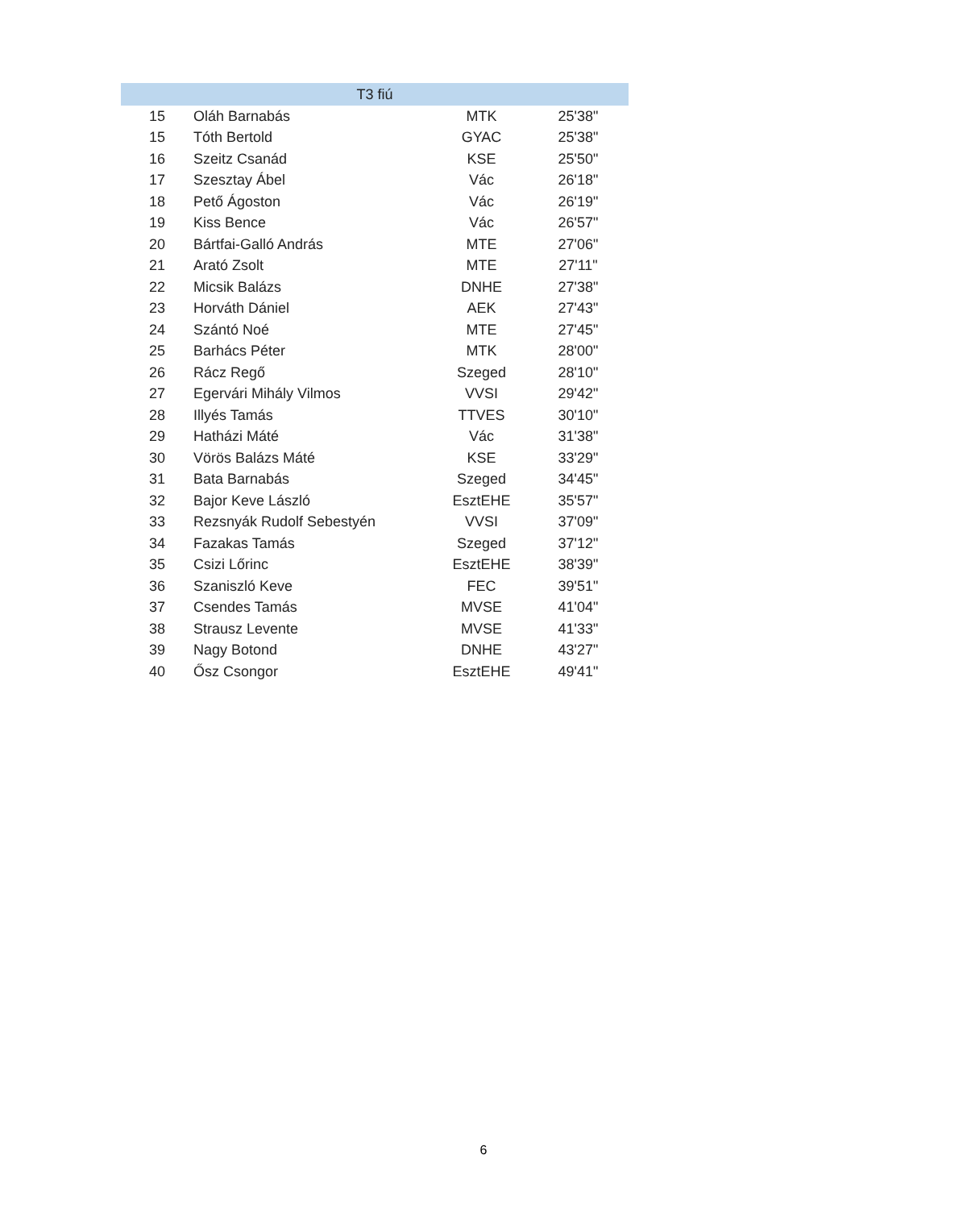| T3 fiú | | | |
| --- | --- | --- | --- |
| 15 | Oláh Barnabás | MTK | 25'38" |
| 15 | Tóth Bertold | GYAC | 25'38" |
| 16 | Szeitz Csanád | KSE | 25'50" |
| 17 | Szesztay Ábel | Vác | 26'18" |
| 18 | Pető Ágoston | Vác | 26'19" |
| 19 | Kiss Bence | Vác | 26'57" |
| 20 | Bártfai-Galló András | MTE | 27'06" |
| 21 | Arató Zsolt | MTE | 27'11" |
| 22 | Micsik Balázs | DNHE | 27'38" |
| 23 | Horváth Dániel | AEK | 27'43" |
| 24 | Szántó Noé | MTE | 27'45" |
| 25 | Barhács Péter | MTK | 28'00" |
| 26 | Rácz Regő | Szeged | 28'10" |
| 27 | Egervári Mihály Vilmos | VVSI | 29'42" |
| 28 | Illyés Tamás | TTVES | 30'10" |
| 29 | Hatházi Máté | Vác | 31'38" |
| 30 | Vörös Balázs Máté | KSE | 33'29" |
| 31 | Bata Barnabás | Szeged | 34'45" |
| 32 | Bajor Keve László | EsztEHE | 35'57" |
| 33 | Rezsnyák Rudolf Sebestyén | VVSI | 37'09" |
| 34 | Fazakas Tamás | Szeged | 37'12" |
| 35 | Csizi Lőrinc | EsztEHE | 38'39" |
| 36 | Szaniszló Keve | FEC | 39'51" |
| 37 | Csendes Tamás | MVSE | 41'04" |
| 38 | Strausz Levente | MVSE | 41'33" |
| 39 | Nagy Botond | DNHE | 43'27" |
| 40 | Ősz Csongor | EsztEHE | 49'41" |
6